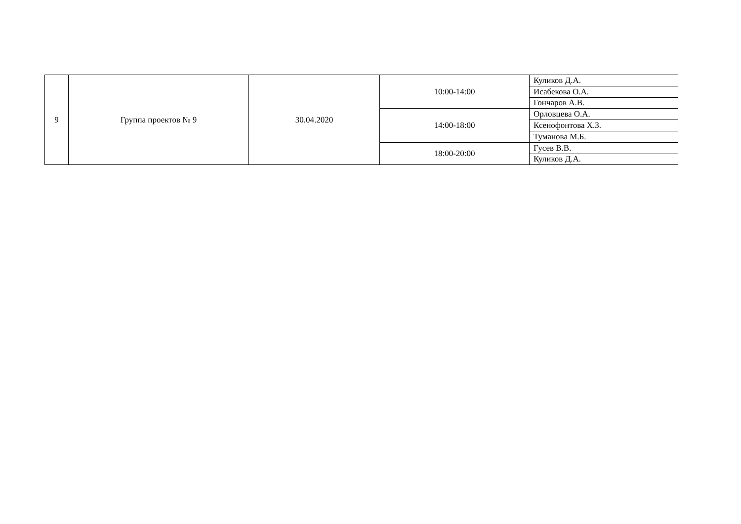| 9 | Группа проектов № 9 | 30.04.2020 | 10:00-14:00 | Куликов Д.А. |
| | | | | Исабекова О.А. |
| | | | | Гончаров А.В. |
| | | | 14:00-18:00 | Орловцева О.А. |
| | | | | Ксенофонтова Х.З. |
| | | | | Туманова М.Б. |
| | | | 18:00-20:00 | Гусев В.В. |
| | | | | Куликов Д.А. |